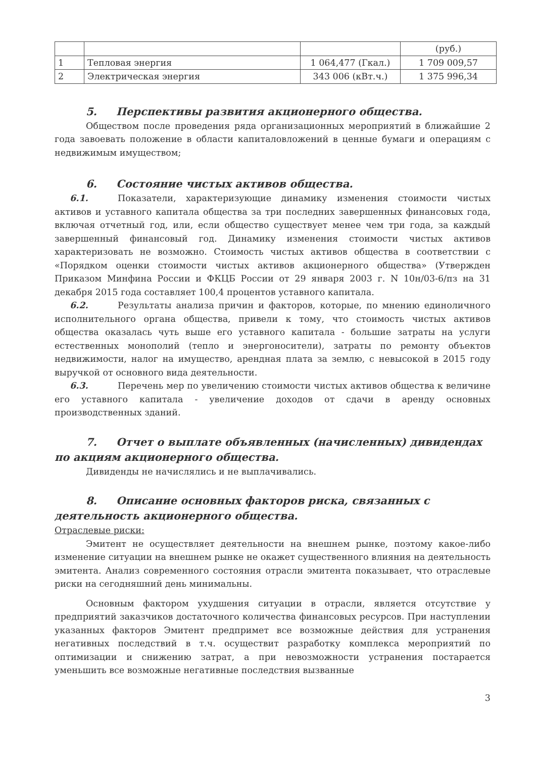| | | | (руб.) |
| 1 | Тепловая энергия | 1 064,477 (Гкал.) | 1 709 009,57 |
| 2 | Электрическая энергия | 343 006 (кВт.ч.) | 1 375 996,34 |
5. Перспективы развития акционерного общества.
Обществом после проведения ряда организационных мероприятий в ближайшие 2 года завоевать положение в области капиталовложений в ценные бумаги и операциям с недвижимым имуществом;
6. Состояние чистых активов общества.
6.1. Показатели, характеризующие динамику изменения стоимости чистых активов и уставного капитала общества за три последних завершенных финансовых года, включая отчетный год, или, если общество существует менее чем три года, за каждый завершенный финансовый год. Динамику изменения стоимости чистых активов характеризовать не возможно. Стоимость чистых активов общества в соответствии с «Порядком оценки стоимости чистых активов акционерного общества» (Утвержден Приказом Минфина России и ФКЦБ России от 29 января 2003 г. N 10н/03-6/пз на 31 декабря 2015 года составляет 100,4 процентов уставного капитала.
6.2. Результаты анализа причин и факторов, которые, по мнению единоличного исполнительного органа общества, привели к тому, что стоимость чистых активов общества оказалась чуть выше его уставного капитала - большие затраты на услуги естественных монополий (тепло и энергоносители), затраты по ремонту объектов недвижимости, налог на имущество, арендная плата за землю, с невысокой в 2015 году выручкой от основного вида деятельности.
6.3. Перечень мер по увеличению стоимости чистых активов общества к величине его уставного капитала - увеличение доходов от сдачи в аренду основных производственных зданий.
7. Отчет о выплате объявленных (начисленных) дивидендах по акциям акционерного общества.
Дивиденды не начислялись и не выплачивались.
8. Описание основных факторов риска, связанных с деятельность акционерного общества.
Отраслевые риски:
Эмитент не осуществляет деятельности на внешнем рынке, поэтому какое-либо изменение ситуации на внешнем рынке не окажет существенного влияния на деятельность эмитента. Анализ современного состояния отрасли эмитента показывает, что отраслевые риски на сегодняшний день минимальны.
Основным фактором ухудшения ситуации в отрасли, является отсутствие у предприятий заказчиков достаточного количества финансовых ресурсов. При наступлении указанных факторов Эмитент предпримет все возможные действия для устранения негативных последствий в т.ч. осуществит разработку комплекса мероприятий по оптимизации и снижению затрат, а при невозможности устранения постарается уменьшить все возможные негативные последствия вызванные
3